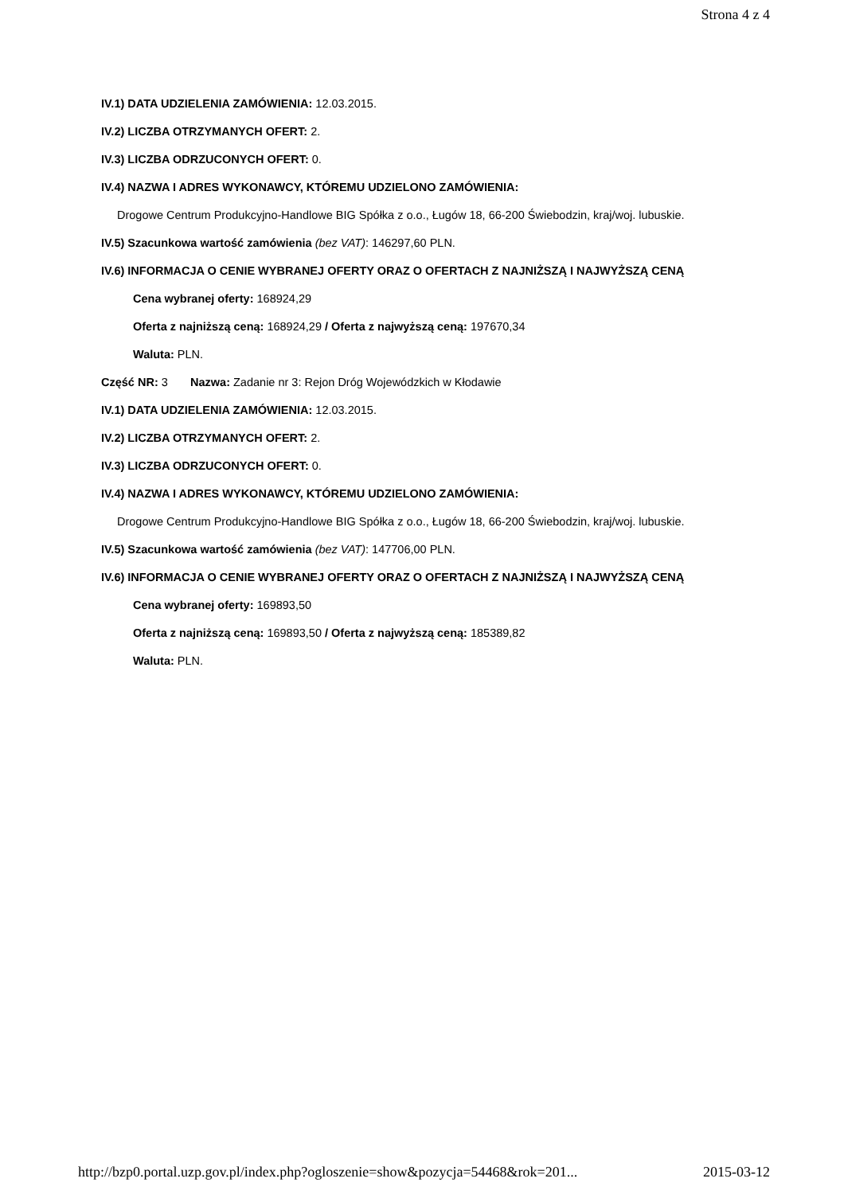Strona 4 z 4
IV.1) DATA UDZIELENIA ZAMÓWIENIA: 12.03.2015.
IV.2) LICZBA OTRZYMANYCH OFERT: 2.
IV.3) LICZBA ODRZUCONYCH OFERT: 0.
IV.4) NAZWA I ADRES WYKONAWCY, KTÓREMU UDZIELONO ZAMÓWIENIA:
Drogowe Centrum Produkcyjno-Handlowe BIG Spółka z o.o., Ługów 18, 66-200 Świebodzin, kraj/woj. lubuskie.
IV.5) Szacunkowa wartość zamówienia (bez VAT): 146297,60 PLN.
IV.6) INFORMACJA O CENIE WYBRANEJ OFERTY ORAZ O OFERTACH Z NAJNIŻSZĄ I NAJWYŻSZĄ CENĄ
Cena wybranej oferty: 168924,29
Oferta z najniższą ceną: 168924,29 / Oferta z najwyższą ceną: 197670,34
Waluta: PLN.
Część NR: 3 Nazwa: Zadanie nr 3: Rejon Dróg Wojewódzkich w Kłodawie
IV.1) DATA UDZIELENIA ZAMÓWIENIA: 12.03.2015.
IV.2) LICZBA OTRZYMANYCH OFERT: 2.
IV.3) LICZBA ODRZUCONYCH OFERT: 0.
IV.4) NAZWA I ADRES WYKONAWCY, KTÓREMU UDZIELONO ZAMÓWIENIA:
Drogowe Centrum Produkcyjno-Handlowe BIG Spółka z o.o., Ługów 18, 66-200 Świebodzin, kraj/woj. lubuskie.
IV.5) Szacunkowa wartość zamówienia (bez VAT): 147706,00 PLN.
IV.6) INFORMACJA O CENIE WYBRANEJ OFERTY ORAZ O OFERTACH Z NAJNIŻSZĄ I NAJWYŻSZĄ CENĄ
Cena wybranej oferty: 169893,50
Oferta z najniższą ceną: 169893,50 / Oferta z najwyższą ceną: 185389,82
Waluta: PLN.
http://bzp0.portal.uzp.gov.pl/index.php?ogloszenie=show&pozycja=54468&rok=201... 2015-03-12